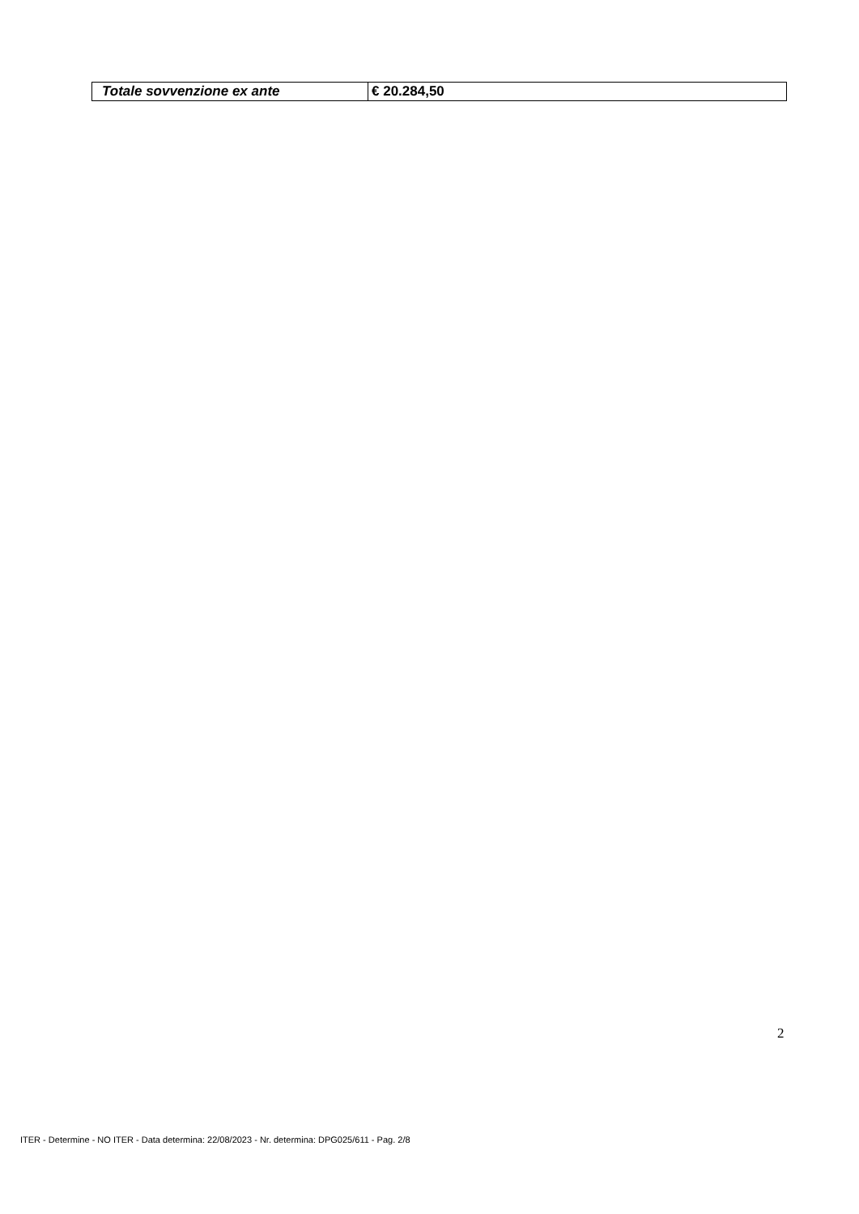| Totale sovvenzione ex ante | € 20.284,50 |
2
ITER - Determine - NO ITER - Data determina: 22/08/2023 - Nr. determina: DPG025/611 - Pag. 2/8